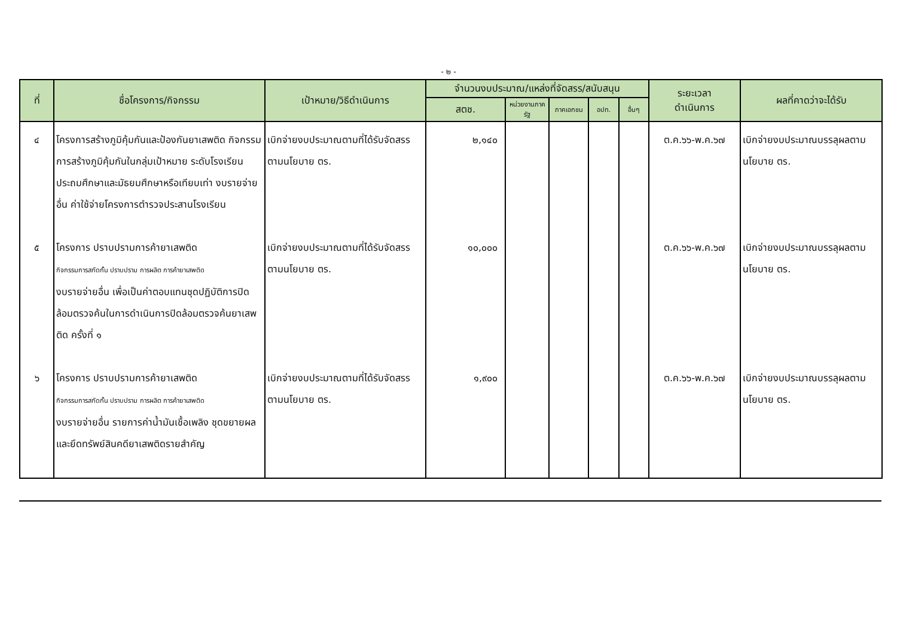- ๒ -
| ที่ | ชื่อโครงการ/กิจกรรม | เป้าหมาย/วิธีดำเนินการ | จำนวนงบประมาณ/แหล่งที่จัดสรร/สนับสนุน | | | | | ระยะเวลา ดำเนินการ | ผลที่คาดว่าจะได้รับ |
| --- | --- | --- | --- | --- | --- | --- | --- | --- | --- |
| | | | สตช. | หน่วยงานภาครัฐ | ภาคเอกชน | อปท. | อื่นๆ | | |
| ๔ | โครงการสร้างภูมิคุ้มกันและป้องกันยาเสพติด กิจกรรมการสร้างภูมิคุ้มกันในกลุ่มเป้าหมาย ระดับโรงเรียนประถมศึกษาและมัธยมศึกษาหรือเทียบเท่า งบรายจ่ายอื่น ค่าใช้จ่ายโครงการตำรวจประสานโรงเรียน | เบิกจ่ายงบประมาณตามที่ได้รับจัดสรร ตามนโยบาย ตร. | ๒,๑๔๐ | | | | | ต.ค.๖๖-พ.ค.๖๗ | เบิกจ่ายงบประมาณบรรลุผลตามนโยบาย ตร. |
| ๕ | โครงการ ปราบปรามการค้ายาเสพติด กิจกรรมการสกัดกั้น ปราบปราม การผลิต การค้ายาเสพติด งบรายจ่ายอื่น เพื่อเป็นค่าตอบแทนชุดปฏิบัติการปิดล้อมตรวจค้นในการดำเนินการปิดล้อมตรวจค้นยาเสพติด ครั้งที่ ๑ | เบิกจ่ายงบประมาณตามที่ได้รับจัดสรร ตามนโยบาย ตร. | ๑๐,๐๐๐ | | | | | ต.ค.๖๖-พ.ค.๖๗ | เบิกจ่ายงบประมาณบรรลุผลตามนโยบาย ตร. |
| ๖ | โครงการ ปราบปรามการค้ายาเสพติด กิจกรรมการสกัดกั้น ปราบปราม การผลิต การค้ายาเสพติด งบรายจ่ายอื่น รายการค่าน้ำมันเชื้อเพลิง ชุดขยายผลและยึดทรัพย์สินคดียาเสพติดรายสำคัญ | เบิกจ่ายงบประมาณตามที่ได้รับจัดสรร ตามนโยบาย ตร. | ๑,๙๐๐ | | | | | ต.ค.๖๖-พ.ค.๖๗ | เบิกจ่ายงบประมาณบรรลุผลตามนโยบาย ตร. |